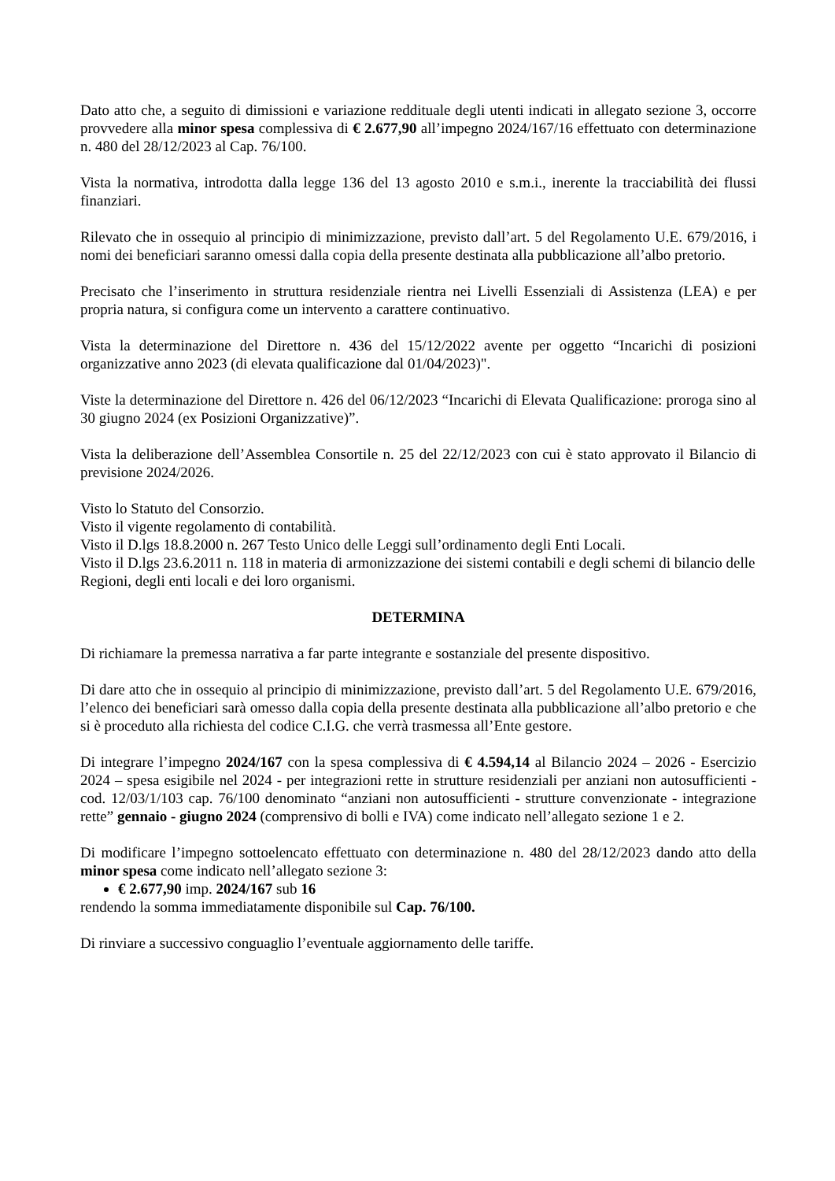Dato atto che, a seguito di dimissioni e variazione reddituale degli utenti indicati in allegato sezione 3, occorre provvedere alla minor spesa complessiva di € 2.677,90 all’impegno 2024/167/16 effettuato con determinazione n. 480 del 28/12/2023 al Cap. 76/100.
Vista la normativa, introdotta dalla legge 136 del 13 agosto 2010 e s.m.i., inerente la tracciabilità dei flussi finanziari.
Rilevato che in ossequio al principio di minimizzazione, previsto dall’art. 5 del Regolamento U.E. 679/2016, i nomi dei beneficiari saranno omessi dalla copia della presente destinata alla pubblicazione all’albo pretorio.
Precisato che l’inserimento in struttura residenziale rientra nei Livelli Essenziali di Assistenza (LEA) e per propria natura, si configura come un intervento a carattere continuativo.
Vista la determinazione del Direttore n. 436 del 15/12/2022 avente per oggetto “Incarichi di posizioni organizzative anno 2023 (di elevata qualificazione dal 01/04/2023)".
Viste la determinazione del Direttore n. 426 del 06/12/2023 “Incarichi di Elevata Qualificazione: proroga sino al 30 giugno 2024 (ex Posizioni Organizzative)”.
Vista la deliberazione dell’Assemblea Consortile n. 25 del 22/12/2023 con cui è stato approvato il Bilancio di previsione 2024/2026.
Visto lo Statuto del Consorzio.
Visto il vigente regolamento di contabilità.
Visto il D.lgs 18.8.2000 n. 267 Testo Unico delle Leggi sull’ordinamento degli Enti Locali.
Visto il D.lgs 23.6.2011 n. 118 in materia di armonizzazione dei sistemi contabili e degli schemi di bilancio delle Regioni, degli enti locali e dei loro organismi.
DETERMINA
Di richiamare la premessa narrativa a far parte integrante e sostanziale del presente dispositivo.
Di dare atto che in ossequio al principio di minimizzazione, previsto dall’art. 5 del Regolamento U.E. 679/2016, l’elenco dei beneficiari sarà omesso dalla copia della presente destinata alla pubblicazione all’albo pretorio e che si è proceduto alla richiesta del codice C.I.G. che verrà trasmessa all’Ente gestore.
Di integrare l’impegno 2024/167 con la spesa complessiva di € 4.594,14 al Bilancio 2024 – 2026 - Esercizio 2024 – spesa esigibile nel 2024 - per integrazioni rette in strutture residenziali per anziani non autosufficienti - cod. 12/03/1/103 cap. 76/100 denominato “anziani non autosufficienti - strutture convenzionate - integrazione rette” gennaio - giugno 2024 (comprensivo di bolli e IVA) come indicato nell’allegato sezione 1 e 2.
Di modificare l’impegno sottoelencato effettuato con determinazione n. 480 del 28/12/2023 dando atto della minor spesa come indicato nell’allegato sezione 3:
€ 2.677,90 imp. 2024/167 sub 16
rendendo la somma immediatamente disponibile sul Cap. 76/100.
Di rinviare a successivo conguaglio l’eventuale aggiornamento delle tariffe.